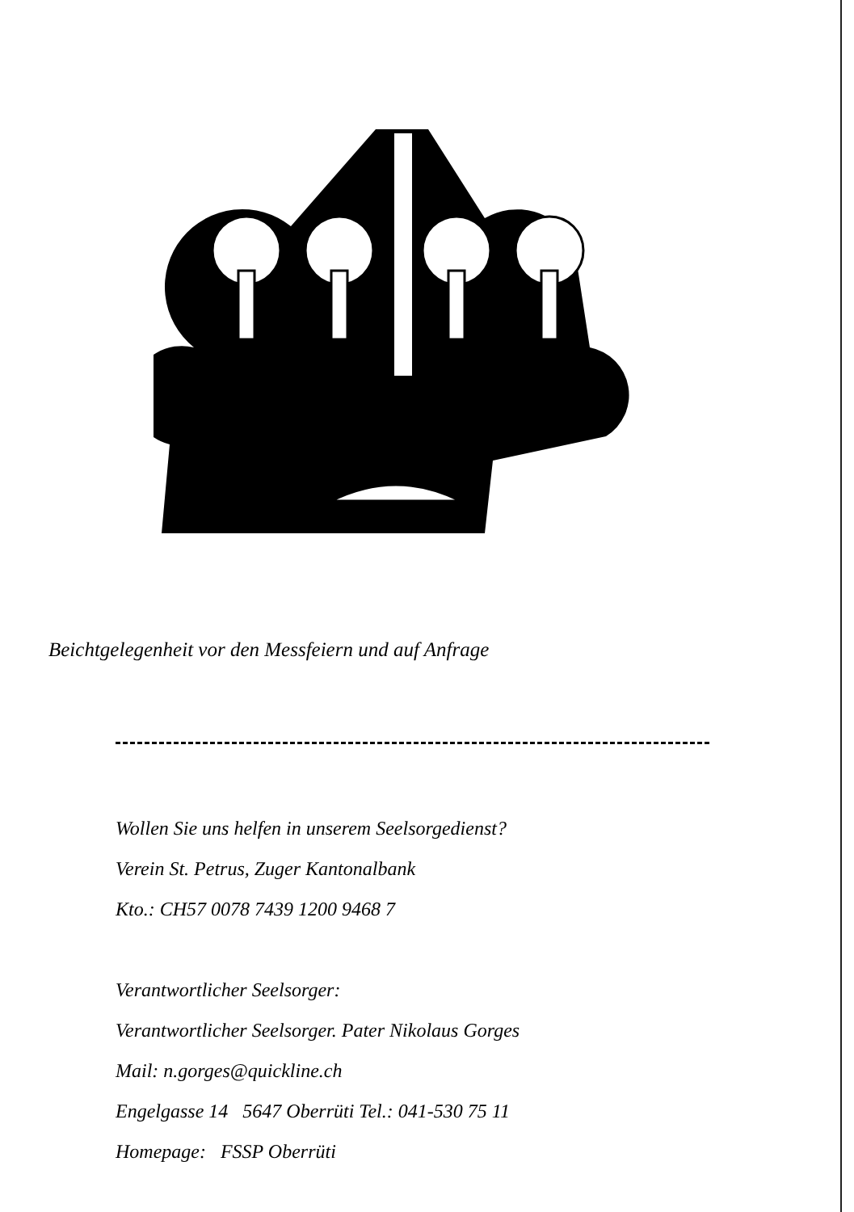Beichtgelegenheit vor den Messfeiern und auf Anfrage
Wollen Sie uns helfen in unserem Seelsorgedienst?
Verein St. Petrus, Zuger Kantonalbank
Kto.: CH57 0078 7439 1200 9468 7
Verantwortlicher Seelsorger:
Verantwortlicher Seelsorger. Pater Nikolaus Gorges
Mail: n.gorges@quickline.ch
Engelgasse 14 5647 Oberrüti Tel.: 041-530 75 11
Homepage: FSSP Oberrüti